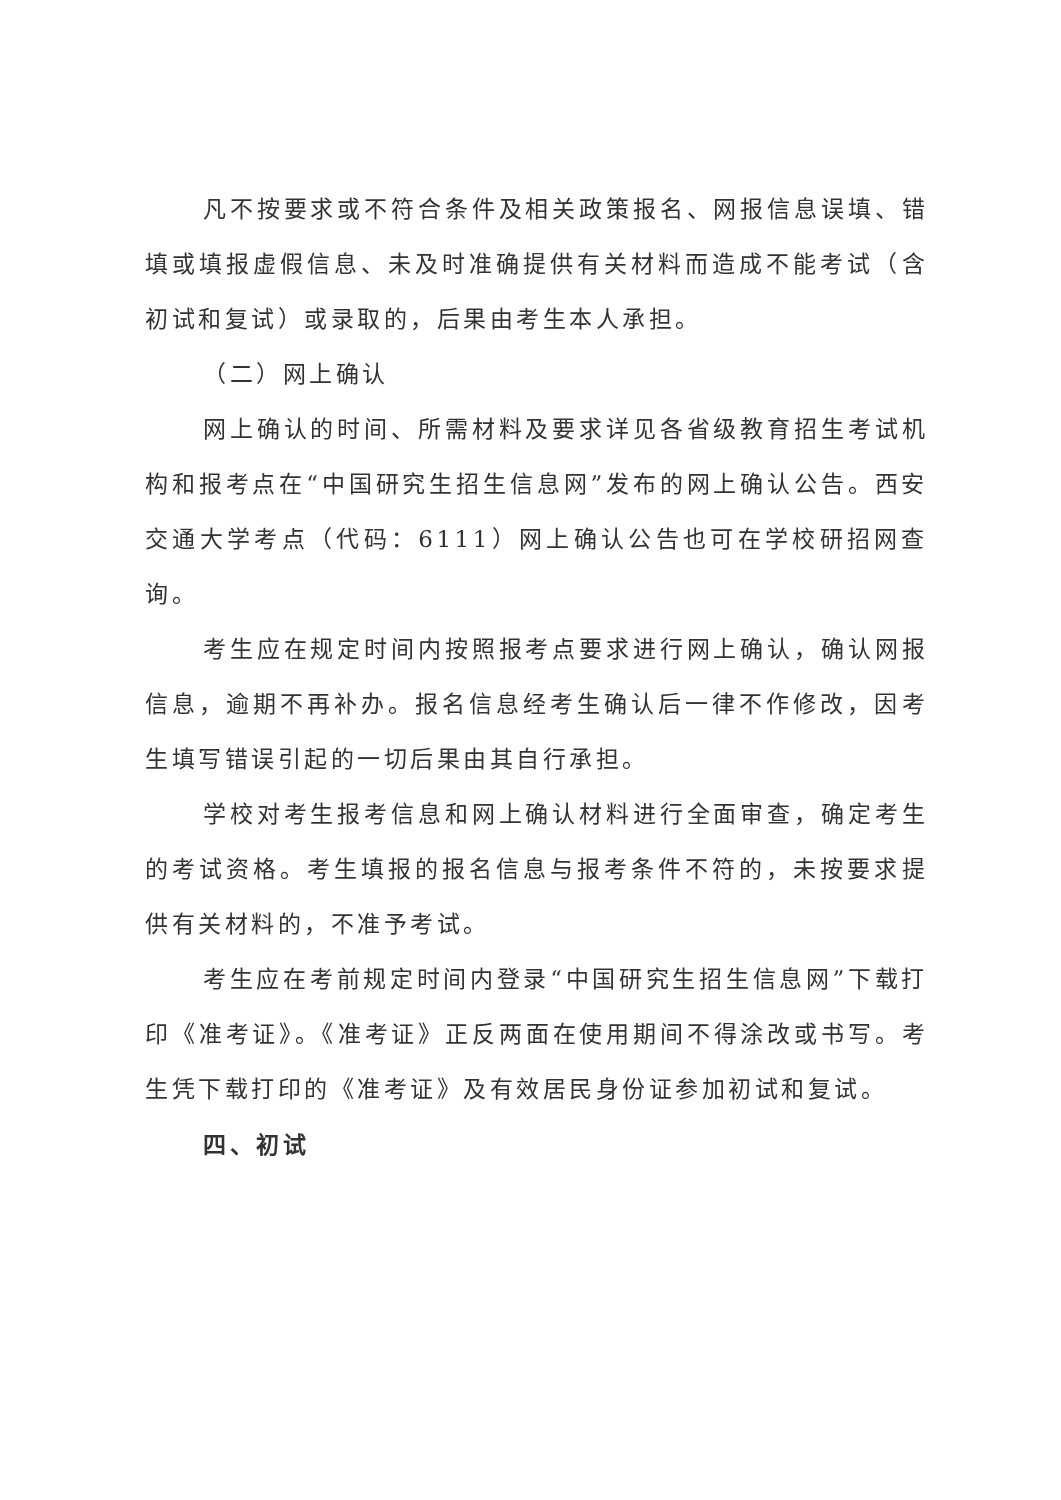凡不按要求或不符合条件及相关政策报名、网报信息误填、错填或填报虚假信息、未及时准确提供有关材料而造成不能考试（含初试和复试）或录取的，后果由考生本人承担。
（二）网上确认
网上确认的时间、所需材料及要求详见各省级教育招生考试机构和报考点在“中国研究生招生信息网”发布的网上确认公告。西安交通大学考点（代码：6111）网上确认公告也可在学校研招网查询。
考生应在规定时间内按照报考点要求进行网上确认，确认网报信息，逾期不再补办。报名信息经考生确认后一律不作修改，因考生填写错误引起的一切后果由其自行承担。
学校对考生报考信息和网上确认材料进行全面审查，确定考生的考试资格。考生填报的报名信息与报考条件不符的，未按要求提供有关材料的，不准予考试。
考生应在考前规定时间内登录“中国研究生招生信息网”下载打印《准考证》。《准考证》正反两面在使用期间不得涂改或书写。考生凭下载打印的《准考证》及有效居民身份证参加初试和复试。
四、初试